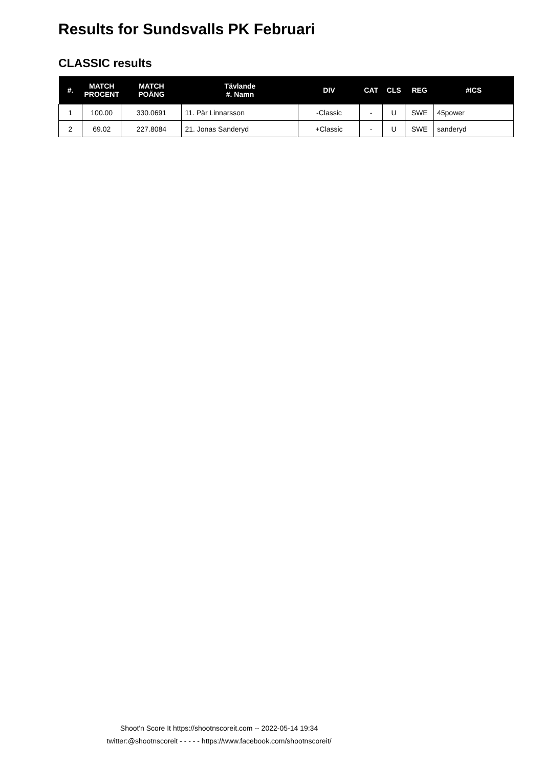Results for Sundsvalls PK Februari
CLASSIC results
| #. | MATCH PROCENT | MATCH POÄNG | Tävlande #. Namn | DIV | CAT | CLS | REG | #ICS |
| --- | --- | --- | --- | --- | --- | --- | --- | --- |
| 1 | 100.00 | 330.0691 | 11. Pär Linnarsson | -Classic | - | U | SWE | 45power |
| 2 | 69.02 | 227.8084 | 21. Jonas Sanderyd | +Classic | - | U | SWE | sanderyd |
Shoot'n Score It https://shootnscoreit.com -- 2022-05-14 19:34
twitter:@shootnscoreit - - - - - https://www.facebook.com/shootnscoreit/